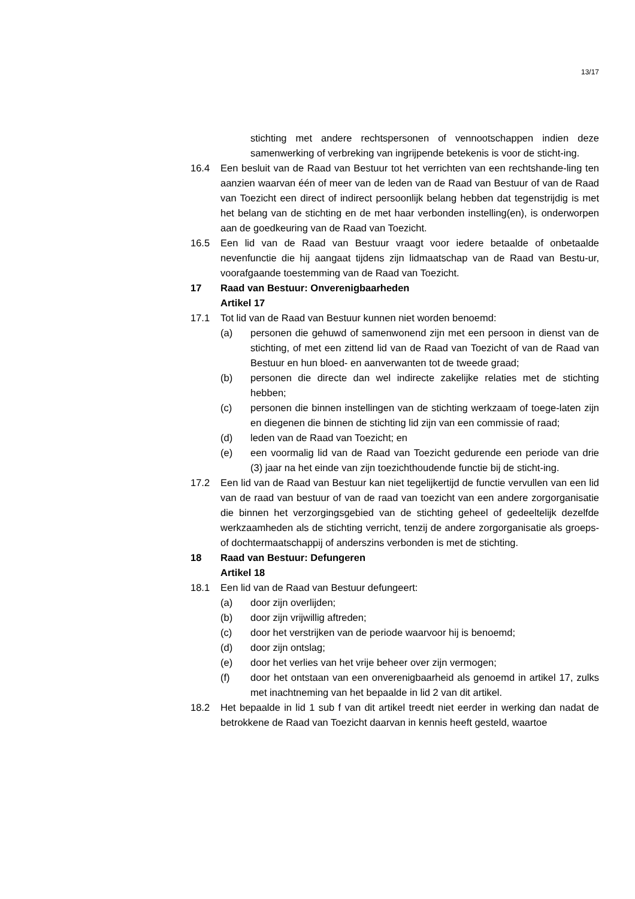13/17
stichting met andere rechtspersonen of vennootschappen indien deze samenwerking of verbreking van ingrijpende betekenis is voor de sticht-ing.
16.4 Een besluit van de Raad van Bestuur tot het verrichten van een rechtshande-ling ten aanzien waarvan één of meer van de leden van de Raad van Bestuur of van de Raad van Toezicht een direct of indirect persoonlijk belang hebben dat tegenstrijdig is met het belang van de stichting en de met haar verbonden instelling(en), is onderworpen aan de goedkeuring van de Raad van Toezicht.
16.5 Een lid van de Raad van Bestuur vraagt voor iedere betaalde of onbetaalde nevenfunctie die hij aangaat tijdens zijn lidmaatschap van de Raad van Bestu-ur, voorafgaande toestemming van de Raad van Toezicht.
17 Raad van Bestuur: Onverenigbaarheden
Artikel 17
17.1 Tot lid van de Raad van Bestuur kunnen niet worden benoemd:
(a) personen die gehuwd of samenwonend zijn met een persoon in dienst van de stichting, of met een zittend lid van de Raad van Toezicht of van de Raad van Bestuur en hun bloed- en aanverwanten tot de tweede graad;
(b) personen die directe dan wel indirecte zakelijke relaties met de stichting hebben;
(c) personen die binnen instellingen van de stichting werkzaam of toege-laten zijn en diegenen die binnen de stichting lid zijn van een commissie of raad;
(d) leden van de Raad van Toezicht; en
(e) een voormalig lid van de Raad van Toezicht gedurende een periode van drie (3) jaar na het einde van zijn toezichthoudende functie bij de sticht-ing.
17.2 Een lid van de Raad van Bestuur kan niet tegelijkertijd de functie vervullen van een lid van de raad van bestuur of van de raad van toezicht van een andere zorgorganisatie die binnen het verzorgingsgebied van de stichting geheel of gedeeltelijk dezelfde werkzaamheden als de stichting verricht, tenzij de andere zorgorganisatie als groeps- of dochtermaatschappij of anderszins verbonden is met de stichting.
18 Raad van Bestuur: Defungeren
Artikel 18
18.1 Een lid van de Raad van Bestuur defungeert:
(a) door zijn overlijden;
(b) door zijn vrijwillig aftreden;
(c) door het verstrijken van de periode waarvoor hij is benoemd;
(d) door zijn ontslag;
(e) door het verlies van het vrije beheer over zijn vermogen;
(f) door het ontstaan van een onverenigbaarheid als genoemd in artikel 17, zulks met inachtneming van het bepaalde in lid 2 van dit artikel.
18.2 Het bepaalde in lid 1 sub f van dit artikel treedt niet eerder in werking dan nadat de betrokkene de Raad van Toezicht daarvan in kennis heeft gesteld, waartoe